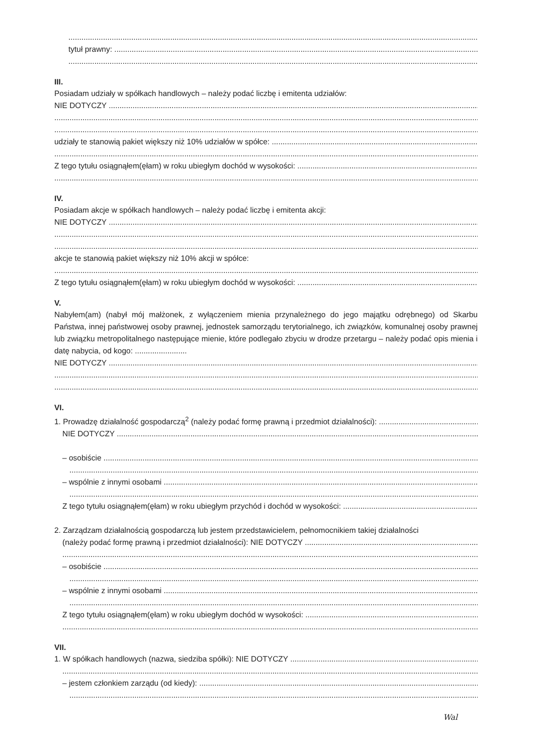tytuł prawny:
III.
Posiadam udziały w spółkach handlowych – należy podać liczbę i emitenta udziałów:
NIE DOTYCZY
udziały te stanowią pakiet większy niż 10% udziałów w spółce:
Z tego tytułu osiągnąłem(ęłam) w roku ubiegłym dochód w wysokości:
IV.
Posiadam akcje w spółkach handlowych – należy podać liczbę i emitenta akcji:
NIE DOTYCZY
akcje te stanowią pakiet większy niż 10% akcji w spółce:
Z tego tytułu osiągnąłem(ęłam) w roku ubiegłym dochód w wysokości:
V.
Nabyłem(am) (nabył mój małżonek, z wyłączeniem mienia przynależnego do jego majątku odrębnego) od Skarbu Państwa, innej państwowej osoby prawnej, jednostek samorządu terytorialnego, ich związków, komunalnej osoby prawnej lub związku metropolitalnego następujące mienie, które podlegało zbyciu w drodze przetargu – należy podać opis mienia i datę nabycia, od kogo: ........................
NIE DOTYCZY
VI.
1. Prowadzę działalność gospodarczą<sup>2</sup> (należy podać formę prawną i przedmiot działalności):
NIE DOTYCZY
– osobiście
– wspólnie z innymi osobami
Z tego tytułu osiągnąłem(ęłam) w roku ubiegłym przychód i dochód w wysokości:
2. Zarządzam działalnością gospodarczą lub jestem przedstawicielem, pełnomocnikiem takiej działalności
(należy podać formę prawną i przedmiot działalności): NIE DOTYCZY
– osobiście
– wspólnie z innymi osobami
Z tego tytułu osiągnąłem(ęłam) w roku ubiegłym dochód w wysokości:
VII.
1. W spółkach handlowych (nazwa, siedziba spółki): NIE DOTYCZY
– jestem członkiem zarządu (od kiedy):
Wal